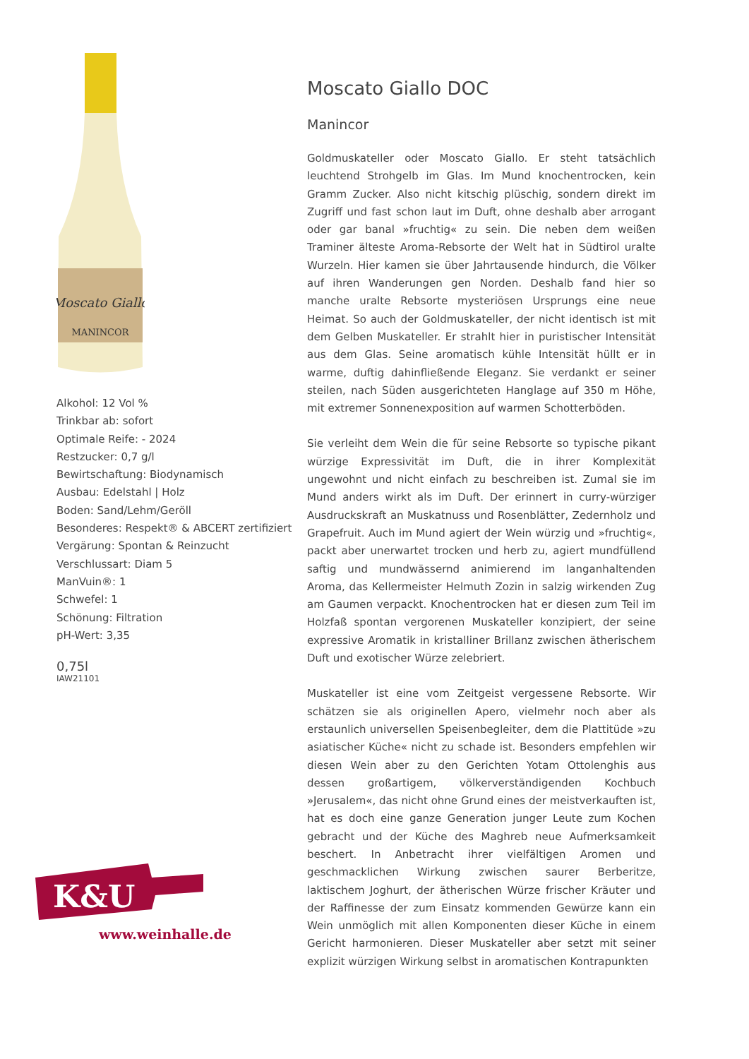Moscato Giallo
MANINCOR
Alkohol: 12 Vol %
Trinkbar ab: sofort
Optimale Reife: - 2024
Restzucker: 0,7 g/l
Bewirtschaftung: Biodynamisch
Ausbau: Edelstahl | Holz
Boden: Sand/Lehm/Geröll
Besonderes: Respekt® & ABCERT zertifiziert
Vergärung: Spontan & Reinzucht
Verschlussart: Diam 5
ManVuin®: 1
Schwefel: 1
Schönung: Filtration
pH-Wert: 3,35
0,75l
IAW21101
K&U
www.weinhalle.de
Moscato Giallo DOC
Manincor
Goldmuskateller oder Moscato Giallo. Er steht tatsächlich leuchtend Strohgelb im Glas. Im Mund knochentrocken, kein Gramm Zucker. Also nicht kitschig plüschig, sondern direkt im Zugriff und fast schon laut im Duft, ohne deshalb aber arrogant oder gar banal »fruchtig« zu sein. Die neben dem weißen Traminer älteste Aroma-Rebsorte der Welt hat in Südtirol uralte Wurzeln. Hier kamen sie über Jahrtausende hindurch, die Völker auf ihren Wanderungen gen Norden. Deshalb fand hier so manche uralte Rebsorte mysteriösen Ursprungs eine neue Heimat. So auch der Goldmuskateller, der nicht identisch ist mit dem Gelben Muskateller. Er strahlt hier in puristischer Intensität aus dem Glas. Seine aromatisch kühle Intensität hüllt er in warme, duftig dahinfließende Eleganz. Sie verdankt er seiner steilen, nach Süden ausgerichteten Hanglage auf 350 m Höhe, mit extremer Sonnenexposition auf warmen Schotterböden.
Sie verleiht dem Wein die für seine Rebsorte so typische pikant würzige Expressivität im Duft, die in ihrer Komplexität ungewohnt und nicht einfach zu beschreiben ist. Zumal sie im Mund anders wirkt als im Duft. Der erinnert in curry-würziger Ausdruckskraft an Muskatnuss und Rosenblätter, Zedernholz und Grapefruit. Auch im Mund agiert der Wein würzig und »fruchtig«, packt aber unerwartet trocken und herb zu, agiert mundfüllend saftig und mundwässernd animierend im langanhaltenden Aroma, das Kellermeister Helmuth Zozin in salzig wirkenden Zug am Gaumen verpackt. Knochentrocken hat er diesen zum Teil im Holzfaß spontan vergorenen Muskateller konzipiert, der seine expressive Aromatik in kristalliner Brillanz zwischen ätherischem Duft und exotischer Würze zelebriert.
Muskateller ist eine vom Zeitgeist vergessene Rebsorte. Wir schätzen sie als originellen Apero, vielmehr noch aber als erstaunlich universellen Speisenbegleiter, dem die Plattitüde »zu asiatischer Küche« nicht zu schade ist. Besonders empfehlen wir diesen Wein aber zu den Gerichten Yotam Ottolenghis aus dessen großartigem, völkerverständigenden Kochbuch »Jerusalem«, das nicht ohne Grund eines der meistverkauften ist, hat es doch eine ganze Generation junger Leute zum Kochen gebracht und der Küche des Maghreb neue Aufmerksamkeit beschert. In Anbetracht ihrer vielfältigen Aromen und geschmacklichen Wirkung zwischen saurer Berberitze, laktischem Joghurt, der ätherischen Würze frischer Kräuter und der Raffinesse der zum Einsatz kommenden Gewürze kann ein Wein unmöglich mit allen Komponenten dieser Küche in einem Gericht harmonieren. Dieser Muskateller aber setzt mit seiner explizit würzigen Wirkung selbst in aromatischen Kontrapunkten